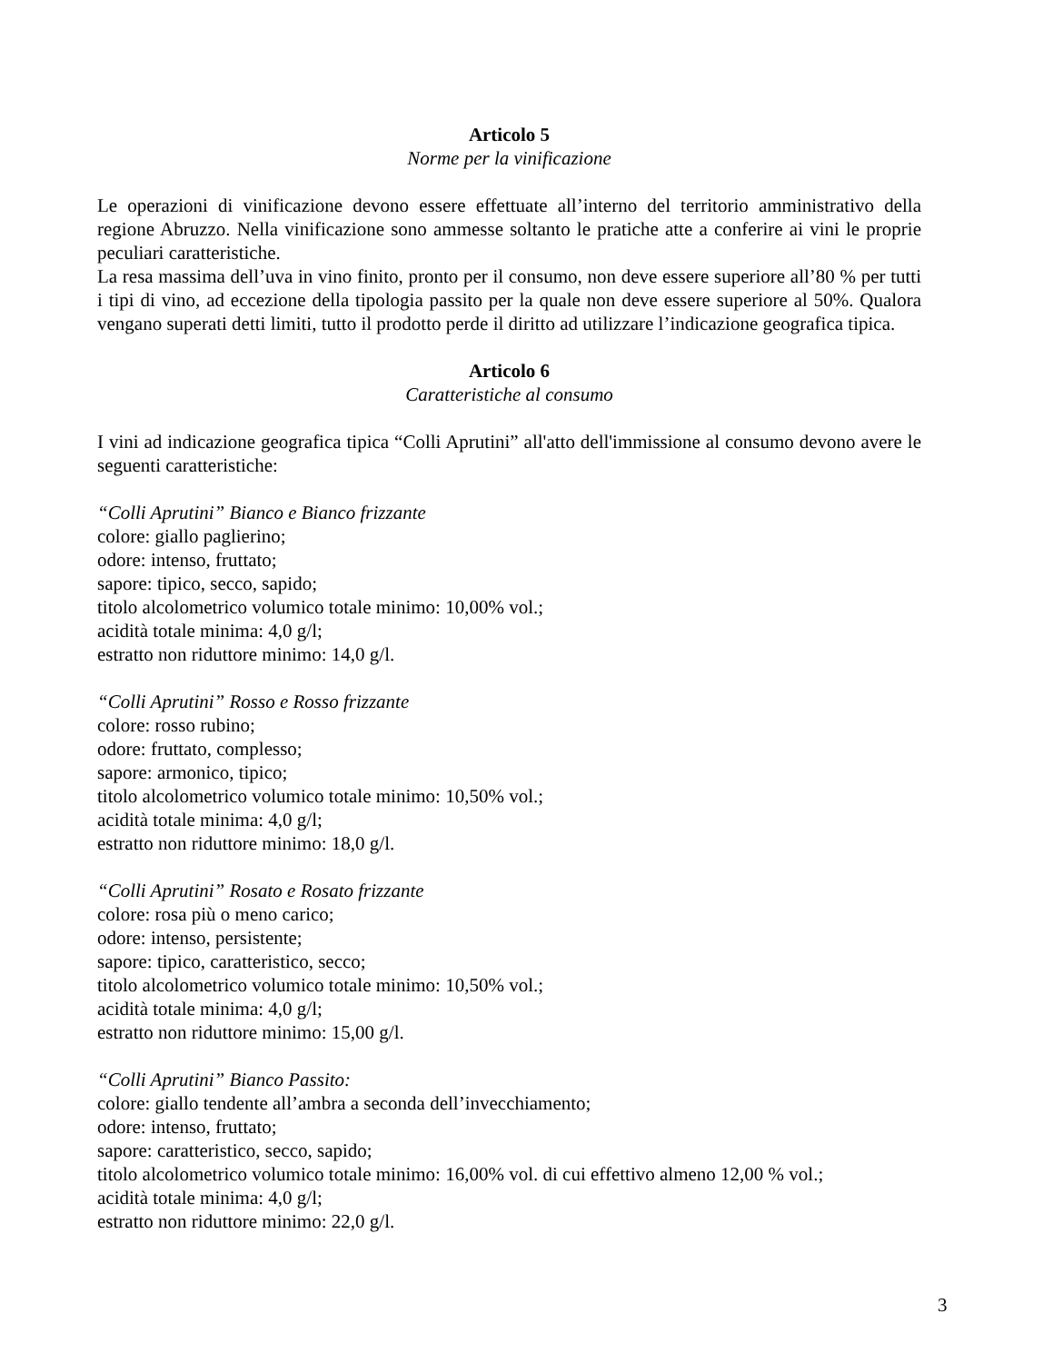Articolo 5
Norme per la vinificazione
Le operazioni di vinificazione devono essere effettuate all’interno del territorio amministrativo della regione Abruzzo. Nella vinificazione sono ammesse soltanto le pratiche atte a conferire ai vini le proprie peculiari caratteristiche.
La resa massima dell’uva in vino finito, pronto per il consumo, non deve essere superiore all’80 % per tutti i tipi di vino, ad eccezione della tipologia passito per la quale non deve essere superiore al 50%. Qualora vengano superati detti limiti, tutto il prodotto perde il diritto ad utilizzare l’indicazione geografica tipica.
Articolo 6
Caratteristiche al consumo
I vini ad indicazione geografica tipica “Colli Aprutini” all'atto dell'immissione al consumo devono avere le seguenti caratteristiche:
“Colli Aprutini” Bianco e Bianco frizzante
colore: giallo paglierino;
odore: intenso, fruttato;
sapore: tipico, secco, sapido;
titolo alcolometrico volumico totale minimo: 10,00% vol.;
acidità totale minima: 4,0 g/l;
estratto non riduttore minimo: 14,0 g/l.
“Colli Aprutini” Rosso e Rosso frizzante
colore: rosso rubino;
odore: fruttato, complesso;
sapore: armonico, tipico;
titolo alcolometrico volumico totale minimo: 10,50% vol.;
acidità totale minima: 4,0 g/l;
estratto non riduttore minimo: 18,0 g/l.
“Colli Aprutini” Rosato e Rosato frizzante
colore: rosa più o meno carico;
odore: intenso, persistente;
sapore: tipico, caratteristico, secco;
titolo alcolometrico volumico totale minimo: 10,50% vol.;
acidità totale minima: 4,0 g/l;
estratto non riduttore minimo: 15,00 g/l.
“Colli Aprutini” Bianco Passito:
colore: giallo tendente all’ambra a seconda dell’invecchiamento;
odore: intenso, fruttato;
sapore: caratteristico, secco, sapido;
titolo alcolometrico volumico totale minimo: 16,00% vol. di cui effettivo almeno 12,00 % vol.;
acidità totale minima: 4,0 g/l;
estratto non riduttore minimo: 22,0 g/l.
3